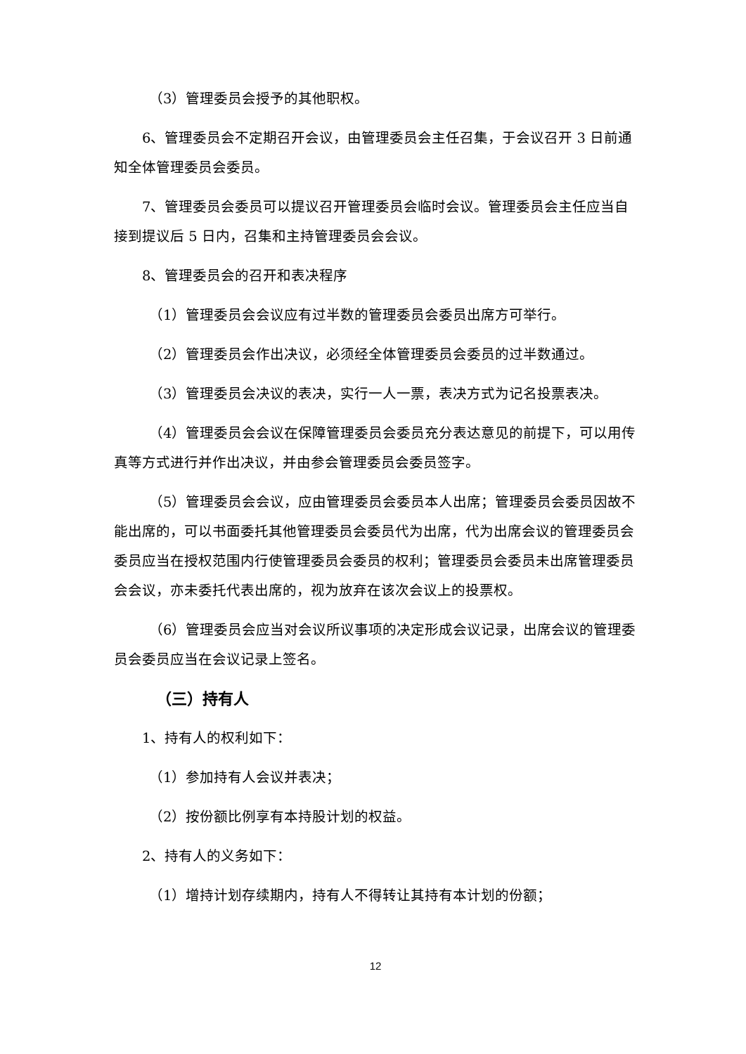（3）管理委员会授予的其他职权。
6、管理委员会不定期召开会议，由管理委员会主任召集，于会议召开 3 日前通知全体管理委员会委员。
7、管理委员会委员可以提议召开管理委员会临时会议。管理委员会主任应当自接到提议后 5 日内，召集和主持管理委员会会议。
8、管理委员会的召开和表决程序
（1）管理委员会会议应有过半数的管理委员会委员出席方可举行。
（2）管理委员会作出决议，必须经全体管理委员会委员的过半数通过。
（3）管理委员会决议的表决，实行一人一票，表决方式为记名投票表决。
（4）管理委员会会议在保障管理委员会委员充分表达意见的前提下，可以用传真等方式进行并作出决议，并由参会管理委员会委员签字。
（5）管理委员会会议，应由管理委员会委员本人出席；管理委员会委员因故不能出席的，可以书面委托其他管理委员会委员代为出席，代为出席会议的管理委员会委员应当在授权范围内行使管理委员会委员的权利；管理委员会委员未出席管理委员会会议，亦未委托代表出席的，视为放弃在该次会议上的投票权。
（6）管理委员会应当对会议所议事项的决定形成会议记录，出席会议的管理委员会委员应当在会议记录上签名。
（三）持有人
1、持有人的权利如下：
（1）参加持有人会议并表决；
（2）按份额比例享有本持股计划的权益。
2、持有人的义务如下：
（1）增持计划存续期内，持有人不得转让其持有本计划的份额；
12